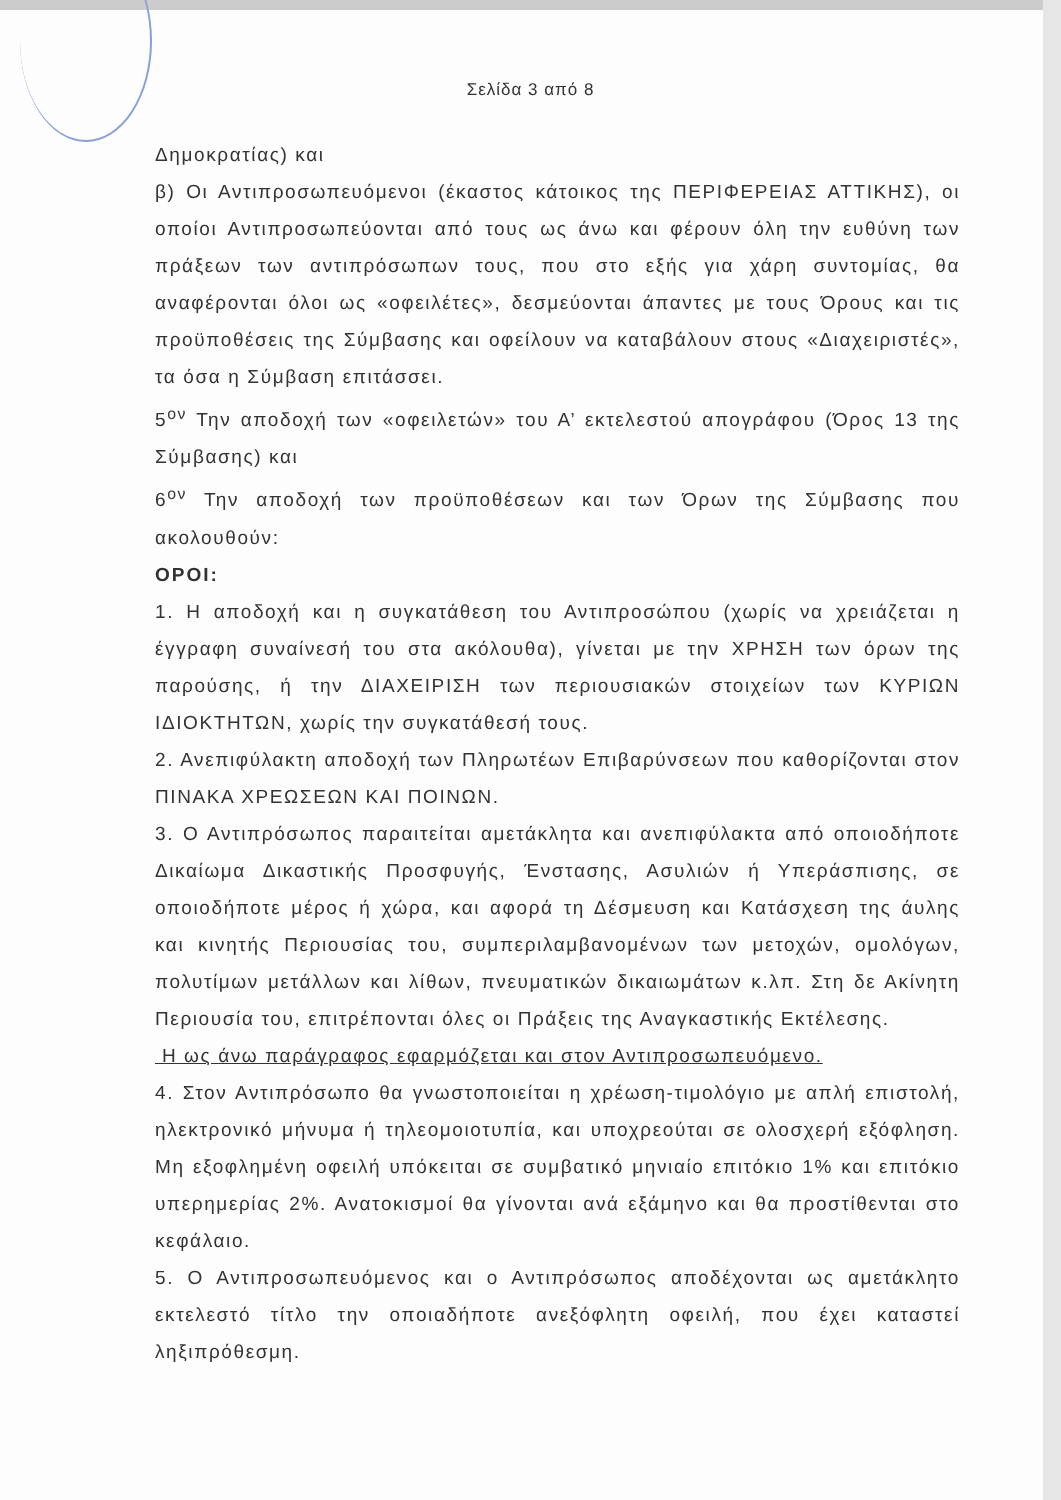Σελίδα 3 από 8
Δημοκρατίας) και
β) Οι Αντιπροσωπευόμενοι (έκαστος κάτοικος της ΠΕΡΙΦΕΡΕΙΑΣ ΑΤΤΙΚΗΣ), οι οποίοι Αντιπροσωπεύονται από τους ως άνω και φέρουν όλη την ευθύνη των πράξεων των αντιπρόσωπων τους, που στο εξής για χάρη συντομίας, θα αναφέρονται όλοι ως «οφειλέτες», δεσμεύονται άπαντες με τους Όρους και τις προϋποθέσεις της Σύμβασης και οφείλουν να καταβάλουν στους «Διαχειριστές», τα όσα η Σύμβαση επιτάσσει.
5<sup>ον</sup> Την αποδοχή των «οφειλετών» του Α’ εκτελεστού απογράφου (Όρος 13 της Σύμβασης) και
6<sup>ον</sup> Την αποδοχή των προϋποθέσεων και των Όρων της Σύμβασης που ακολουθούν:
ΟΡΟΙ:
1. Η αποδοχή και η συγκατάθεση του Αντιπροσώπου (χωρίς να χρειάζεται η έγγραφη συναίνεσή του στα ακόλουθα), γίνεται με την ΧΡΗΣΗ των όρων της παρούσης, ή την ΔΙΑΧΕΙΡΙΣΗ των περιουσιακών στοιχείων των ΚΥΡΙΩΝ ΙΔΙΟΚΤΗΤΩΝ, χωρίς την συγκατάθεσή τους.
2. Ανεπιφύλακτη αποδοχή των Πληρωτέων Επιβαρύνσεων που καθορίζονται στον ΠΙΝΑΚΑ ΧΡΕΩΣΕΩΝ ΚΑΙ ΠΟΙΝΩΝ.
3. Ο Αντιπρόσωπος παραιτείται αμετάκλητα και ανεπιφύλακτα από οποιοδήποτε Δικαίωμα Δικαστικής Προσφυγής, Ένστασης, Ασυλιών ή Υπεράσπισης, σε οποιοδήποτε μέρος ή χώρα, και αφορά τη Δέσμευση και Κατάσχεση της άυλης και κινητής Περιουσίας του, συμπεριλαμβανομένων των μετοχών, ομολόγων, πολυτίμων μετάλλων και λίθων, πνευματικών δικαιωμάτων κ.λπ. Στη δε Ακίνητη Περιουσία του, επιτρέπονται όλες οι Πράξεις της Αναγκαστικής Εκτέλεσης.
Η ως άνω παράγραφος εφαρμόζεται και στον Αντιπροσωπευόμενο.
4. Στον Αντιπρόσωπο θα γνωστοποιείται η χρέωση-τιμολόγιο με απλή επιστολή, ηλεκτρονικό μήνυμα ή τηλεομοιοτυπία, και υποχρεούται σε ολοσχερή εξόφληση. Μη εξοφλημένη οφειλή υπόκειται σε συμβατικό μηνιαίο επιτόκιο 1% και επιτόκιο υπερημερίας 2%. Ανατοκισμοί θα γίνονται ανά εξάμηνο και θα προστίθενται στο κεφάλαιο.
5. Ο Αντιπροσωπευόμενος και ο Αντιπρόσωπος αποδέχονται ως αμετάκλητο εκτελεστό τίτλο την οποιαδήποτε ανεξόφλητη οφειλή, που έχει καταστεί ληξιπρόθεσμη.